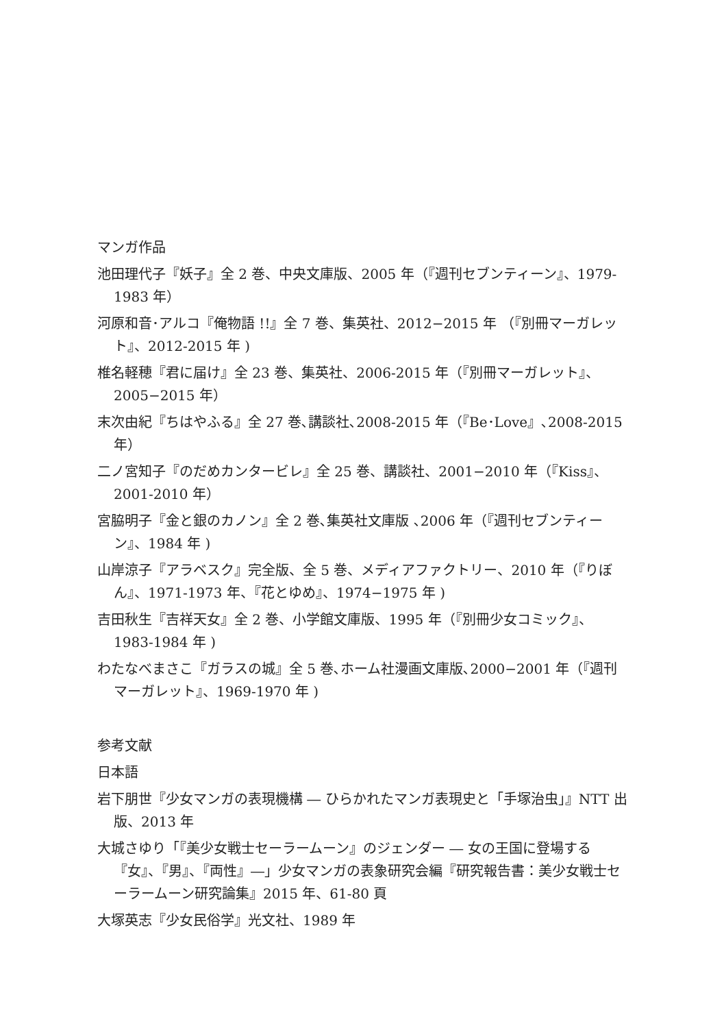マンガ作品
池田理代子『妖子』全 2 巻、中央文庫版、2005 年（『週刊セブンティーン』、1979-1983 年）
河原和音･アルコ『俺物語 !!』全 7 巻、集英社、2012−2015 年 （『別冊マーガレット』、2012-2015 年 )
椎名軽穂『君に届け』全 23 巻、集英社、2006-2015 年（『別冊マーガレット』、2005−2015 年）
末次由紀『ちはやふる』全 27 巻､講談社､2008-2015 年（『Be･Love』､2008-2015 年）
二ノ宮知子『のだめカンタービレ』全 25 巻、講談社、2001−2010 年（『Kiss』、2001-2010 年）
宮脇明子『金と銀のカノン』全 2 巻､集英社文庫版 ､2006 年（『週刊セブンティーン』、1984 年 )
山岸涼子『アラベスク』完全版、全 5 巻、メディアファクトリー、2010 年（『りぼん』、1971-1973 年、『花とゆめ』、1974−1975 年 )
吉田秋生『吉祥天女』全 2 巻、小学館文庫版、1995 年（『別冊少女コミック』、1983-1984 年 )
わたなべまさこ『ガラスの城』全 5 巻､ホーム社漫画文庫版､2000−2001 年（『週刊マーガレット』、1969-1970 年 )
参考文献
日本語
岩下朋世『少女マンガの表現機構 ― ひらかれたマンガ表現史と「手塚治虫」』NTT 出版、2013 年
大城さゆり「『美少女戦士セーラームーン』のジェンダー ― 女の王国に登場する『女』、『男』、『両性』―」少女マンガの表象研究会編『研究報告書：美少女戦士セーラームーン研究論集』2015 年、61-80 頁
大塚英志『少女民俗学』光文社、1989 年